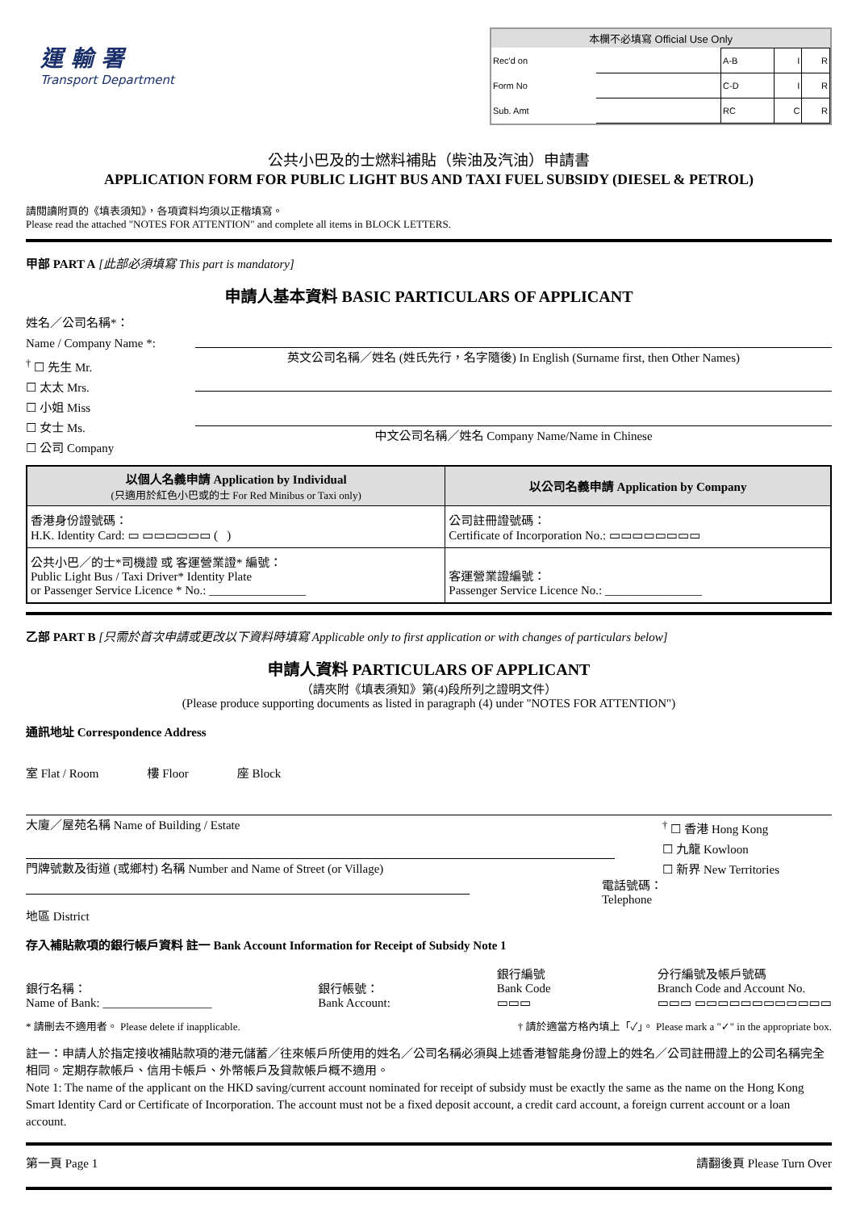運 輸 署
Transport Department
本欄不必填寫 Official Use Only
| Rec'd on | | A-B | I | R |
| Form No | | C-D | I | R |
| Sub. Amt | | RC | C | R |
公共小巴及的士燃料補貼（柴油及汽油）申請書
APPLICATION FORM FOR PUBLIC LIGHT BUS AND TAXI FUEL SUBSIDY (DIESEL & PETROL)
請閱讀附頁的《填表須知》，各項資料均須以正楷填寫。
Please read the attached "NOTES FOR ATTENTION" and complete all items in BLOCK LETTERS.
甲部 PART A [此部必須填寫 This part is mandatory]
申請人基本資料 BASIC PARTICULARS OF APPLICANT
姓名／公司名稱*：
Name / Company Name *:
<sup>†</sup> ☐ 先生 Mr.
☐ 太太 Mrs.
☐ 小姐 Miss
☐ 女士 Ms.
☐ 公司 Company
英文公司名稱／姓名 (姓氏先行，名字隨後) In English (Surname first, then Other Names)
中文公司名稱／姓名 Company Name/Name in Chinese
| 以個人名義申請 Application by Individual (只適用於紅色小巴或的士 For Red Minibus or Taxi only) | 以公司名義申請 Application by Company |
| --- | --- |
| 香港身份證號碼： H.K. Identity Card: ▭ ▭▭▭▭▭▭ ( ) | 公司註冊證號碼： Certificate of Incorporation No.: ▭▭▭▭▭▭▭▭ |
| 公共小巴／的士*司機證 或 客運營業證* 編號： Public Light Bus / Taxi Driver* Identity Plate or Passenger Service Licence * No.: ________________ | 客運營業證編號： Passenger Service Licence No.: ________________ |
乙部 PART B [只需於首次申請或更改以下資料時填寫 Applicable only to first application or with changes of particulars below]
申請人資料 PARTICULARS OF APPLICANT
（請夾附《填表須知》第(4)段所列之證明文件）
(Please produce supporting documents as listed in paragraph (4) under "NOTES FOR ATTENTION")
通訊地址 Correspondence Address
室 Flat / Room 樓 Floor 座 Block
大廈／屋苑名稱 Name of Building / Estate
門牌號數及街道 (或鄉村) 名稱 Number and Name of Street (or Village)
電話號碼：
Telephone
地區 District
<sup>†</sup> ☐ 香港 Hong Kong
☐ 九龍 Kowloon
☐ 新界 New Territories
存入補貼款項的銀行帳戶資料 註一 Bank Account Information for Receipt of Subsidy Note 1
銀行名稱：
Name of Bank: __________________
銀行帳號：
Bank Account:
銀行編號
Bank Code
▭▭▭
分行編號及帳戶號碼
Branch Code and Account No.
▭▭▭ ▭▭▭▭▭▭▭▭▭▭▭▭
* 請刪去不適用者。 Please delete if inapplicable. † 請於適當方格內填上「✓」。 Please mark a "✓" in the appropriate box.
註一：申請人於指定接收補貼款項的港元儲蓄／往來帳戶所使用的姓名／公司名稱必須與上述香港智能身份證上的姓名／公司註冊證上的公司名稱完全相同。定期存款帳戶、信用卡帳戶、外幣帳戶及貸款帳戶概不適用。
Note 1: The name of the applicant on the HKD saving/current account nominated for receipt of subsidy must be exactly the same as the name on the Hong Kong Smart Identity Card or Certificate of Incorporation. The account must not be a fixed deposit account, a credit card account, a foreign current account or a loan account.
第一頁 Page 1 請翻後頁 Please Turn Over